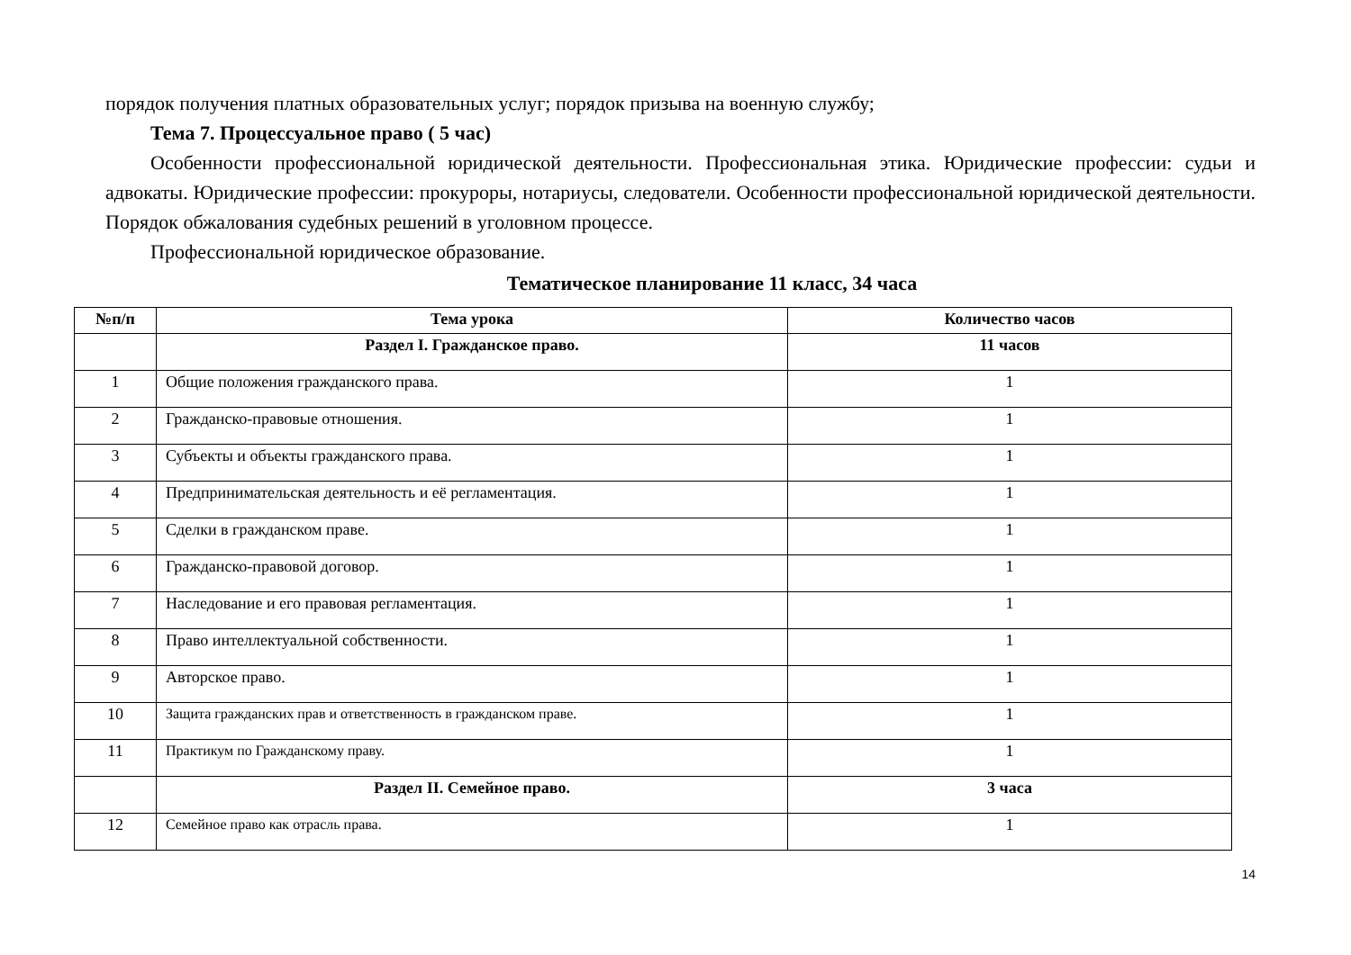порядок получения платных образовательных услуг; порядок призыва на военную службу;
Тема 7. Процессуальное право ( 5 час)
Особенности профессиональной юридической деятельности. Профессиональная этика. Юридические профессии: судьи и адвокаты. Юридические профессии: прокуроры, нотариусы, следователи. Особенности профессиональной юридической деятельности. Порядок обжалования судебных решений в уголовном процессе.
Профессиональной юридическое образование.
Тематическое планирование 11 класс, 34 часа
| №п/п | Тема урока | Количество часов |
| --- | --- | --- |
| | Раздел I. Гражданское право. | 11 часов |
| 1 | Общие положения гражданского права. | 1 |
| 2 | Гражданско-правовые отношения. | 1 |
| 3 | Субъекты и объекты гражданского права. | 1 |
| 4 | Предпринимательская деятельность и её регламентация. | 1 |
| 5 | Сделки в гражданском праве. | 1 |
| 6 | Гражданско-правовой договор. | 1 |
| 7 | Наследование и его правовая регламентация. | 1 |
| 8 | Право интеллектуальной собственности. | 1 |
| 9 | Авторское право. | 1 |
| 10 | Защита гражданских прав и ответственность в гражданском праве. | 1 |
| 11 | Практикум по Гражданскому праву. | 1 |
| | Раздел II. Семейное право. | 3 часа |
| 12 | Семейное право как отрасль права. | 1 |
14